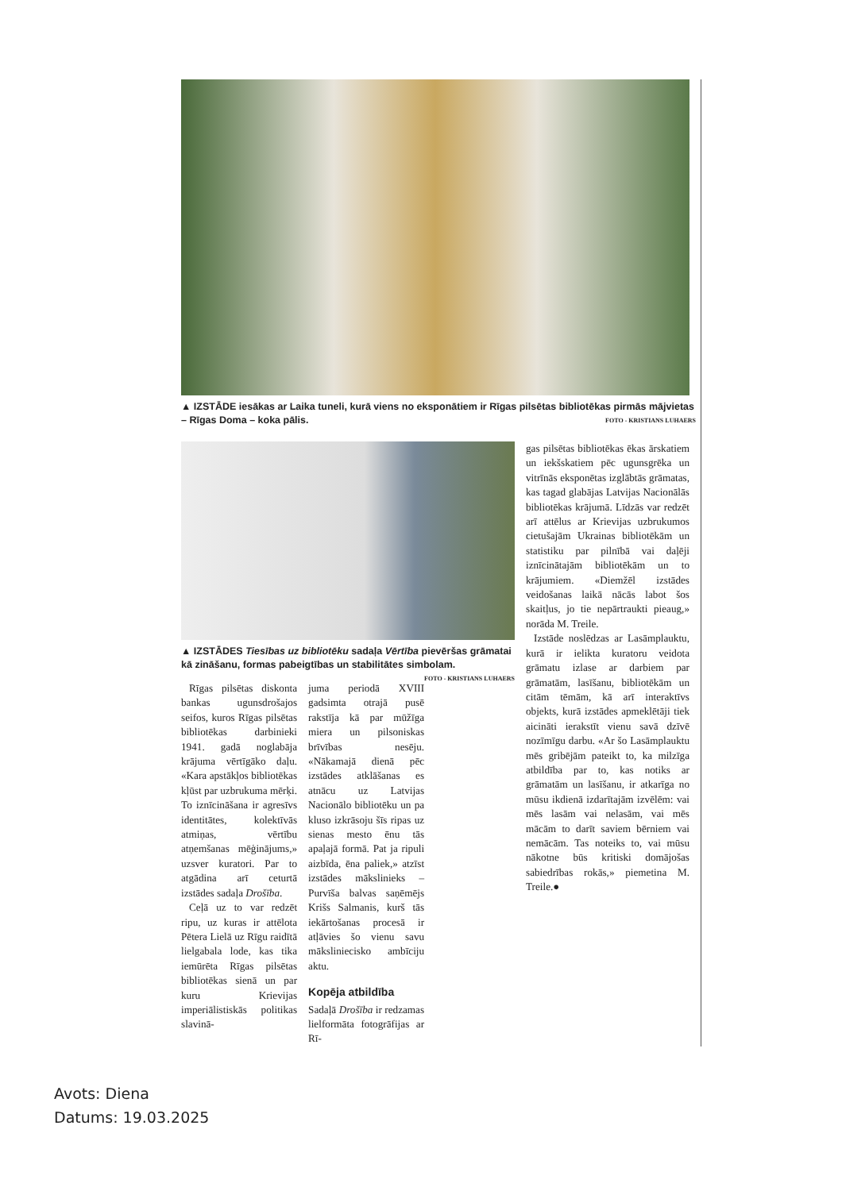▲ IZSTĀDE iesākas ar Laika tuneli, kurā viens no eksponātiem ir Rīgas pilsētas bibliotēkas pirmās mājvietas – Rīgas Doma – koka pālis. FOTO - KRISTIANS LUHAERS
▲ IZSTĀDES Tiesības uz bibliotēku sadaļa Vērtība pievēršas grāmatai kā zināšanu, formas pabeigtības un stabilitātes simbolam. FOTO - KRISTIANS LUHAERS
Rīgas pilsētas diskonta bankas ugunsdrošajos seifos, kuros Rīgas pilsētas bibliotēkas darbinieki 1941. gadā noglabāja krājuma vērtīgāko daļu. «Kara apstākļos bibliotēkas kļūst par uzbrukuma mērķi. To iznīcināšana ir agresīvs identitātes, kolektīvās atmiņas, vērtību atņemšanas mēģinājums,» uzsver kuratori. Par to atgādina arī ceturtā izstādes sadaļa Drošība.
Ceļā uz to var redzēt ripu, uz kuras ir attēlota Pētera Lielā uz Rīgu raidītā lielgabala lode, kas tika iemūrēta Rīgas pilsētas bibliotēkas sienā un par kuru Krievijas imperiālistiskās politikas slavinā-
juma periodā XVIII gadsimta otrajā pusē rakstīja kā par mūžīga miera un pilsoniskas brīvības nesēju. «Nākamajā dienā pēc izstādes atklāšanas es atnācu uz Latvijas Nacionālo bibliotēku un pa kluso izkrāsoju šīs ripas uz sienas mesto ēnu tās apaļajā formā. Pat ja ripuli aizbīda, ēna paliek,» atzīst izstādes mākslinieks – Purvīša balvas saņēmējs Krišs Salmanis, kurš tās iekārtošanas procesā ir atļāvies šo vienu savu mākslinieciskо ambīciju aktu.
Kopēja atbildība
Sadaļā Drošība ir redzamas lielformāta fotogrāfijas ar Rī-
gas pilsētas bibliotēkas ēkas ārskatiem un iekšskatiem pēc ugunsgrēka un vitrīnās eksponētas izglābtās grāmatas, kas tagad glabājas Latvijas Nacionālās bibliotēkas krājumā. Līdzās var redzēt arī attēlus ar Krievijas uzbrukumos cietušajām Ukrainas bibliotēkām un statistiku par pilnībā vai daļēji iznīcinātajām bibliotēkām un to krājumiem. «Diemžēl izstādes veidošanas laikā nācās labot šos skaitļus, jo tie nepārtraukti pieaug,» norāda M. Treile.
Izstāde noslēdzas ar Lasāmplauktu, kurā ir ielikta kuratoru veidota grāmatu izlase ar darbiem par grāmatām, lasīšanu, bibliotēkām un citām tēmām, kā arī interaktīvs objekts, kurā izstādes apmeklētāji tiek aicināti ierakstīt vienu savā dzīvē nozīmīgu darbu. «Ar šo Lasāmplauktu mēs gribējām pateikt to, ka milzīga atbildība par to, kas notiks ar grāmatām un lasīšanu, ir atkarīga no mūsu ikdienā izdarītajām izvēlēm: vai mēs lasām vai nelasām, vai mēs mācām to darīt saviem bērniem vai nemācām. Tas noteiks to, vai mūsu nākotne būs kritiski domājošas sabiedrības rokās,» piemetina M. Treile.●
Avots: Diena
Datums: 19.03.2025